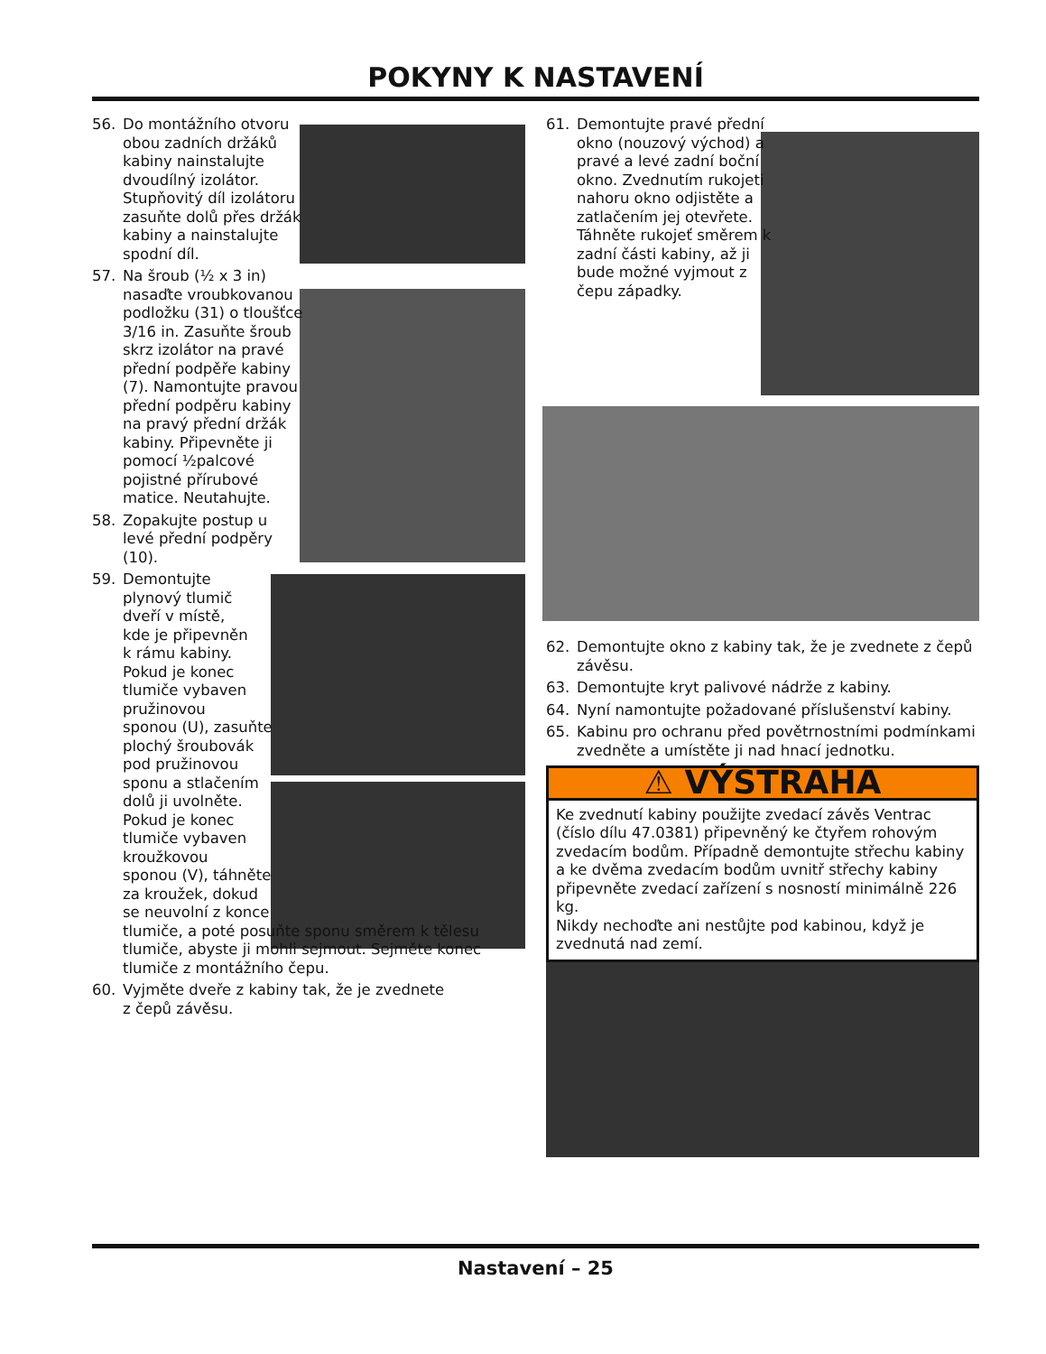POKYNY K NASTAVENÍ
56. Do montážního otvoru obou zadních držáků kabiny nainstalujte dvoudílný izolátor. Stupňovitý díl izolátoru zasuňte dolů přes držák kabiny a nainstalujte spodní díl.
57. Na šroub (½ x 3 in) nasaďte vroubkovanou podložku (31) o tloušťce 3/16 in. Zasuňte šroub skrz izolátor na pravé přední podpěře kabiny (7). Namontujte pravou přední podpěru kabiny na pravý přední držák kabiny. Připevněte ji pomocí ½palcové pojistné přírubové matice. Neutahujte.
58. Zopakujte postup u levé přední podpěry (10).
59. Demontujte
plynový tlumič
dveří v místě,
kde je připevněn
k rámu kabiny.
Pokud je konec
tlumiče vybaven
pružinovou
sponou (U), zasuňte
plochý šroubovák
pod pružinovou
sponu a stlačením
dolů ji uvolněte.
Pokud je konec
tlumiče vybaven
kroužkovou
sponou (V), táhněte
za kroužek, dokud
se neuvolní z konce
tlumiče, a poté posuňte sponu směrem k tělesu tlumiče, abyste ji mohli sejmout. Sejměte konec tlumiče z montážního čepu.
60. Vyjměte dveře z kabiny tak, že je zvednete
z čepů závěsu.
61. Demontujte pravé přední okno (nouzový východ) a pravé a levé zadní boční okno. Zvednutím rukojeti nahoru okno odjistěte a zatlačením jej otevřete. Táhněte rukojeť směrem k zadní části kabiny, až ji bude možné vyjmout z čepu západky.
62. Demontujte okno z kabiny tak, že je zvednete z čepů závěsu.
63. Demontujte kryt palivové nádrže z kabiny.
64. Nyní namontujte požadované příslušenství kabiny.
65. Kabinu pro ochranu před povětrnostními podmínkami zvedněte a umístěte ji nad hnací jednotku.
⚠ VÝSTRAHA
Ke zvednutí kabiny použijte zvedací závěs Ventrac (číslo dílu 47.0381) připevněný ke čtyřem rohovým zvedacím bodům. Případně demontujte střechu kabiny a ke dvěma zvedacím bodům uvnitř střechy kabiny připevněte zvedací zařízení s nosností minimálně 226 kg.
Nikdy nechoďte ani nestůjte pod kabinou, když je zvednutá nad zemí.
Nastavení – 25